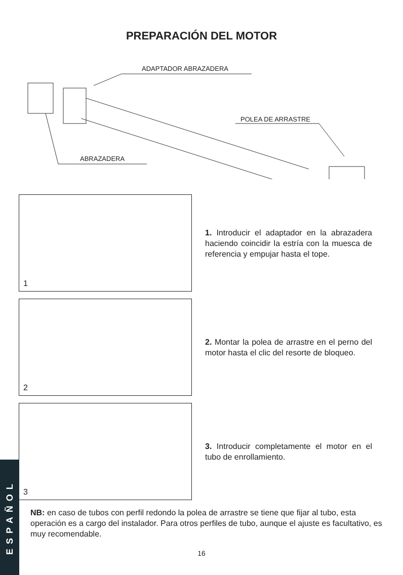PREPARACIÓN DEL MOTOR
ADAPTADOR ABRAZADERA
POLEA DE ARRASTRE
ABRAZADERA
1
1. Introducir el adaptador en la abrazadera haciendo coincidir la estría con la muesca de referencia y empujar hasta el tope.
2
2. Montar la polea de arrastre en el perno del motor hasta el clic del resorte de bloqueo.
3
3. Introducir completamente el motor en el tubo de enrollamiento.
NB: en caso de tubos con perfil redondo la polea de arrastre se tiene que fijar al tubo, esta operación es a cargo del instalador. Para otros perfiles de tubo, aunque el ajuste es facultativo, es muy recomendable.
16
ESPAÑOL